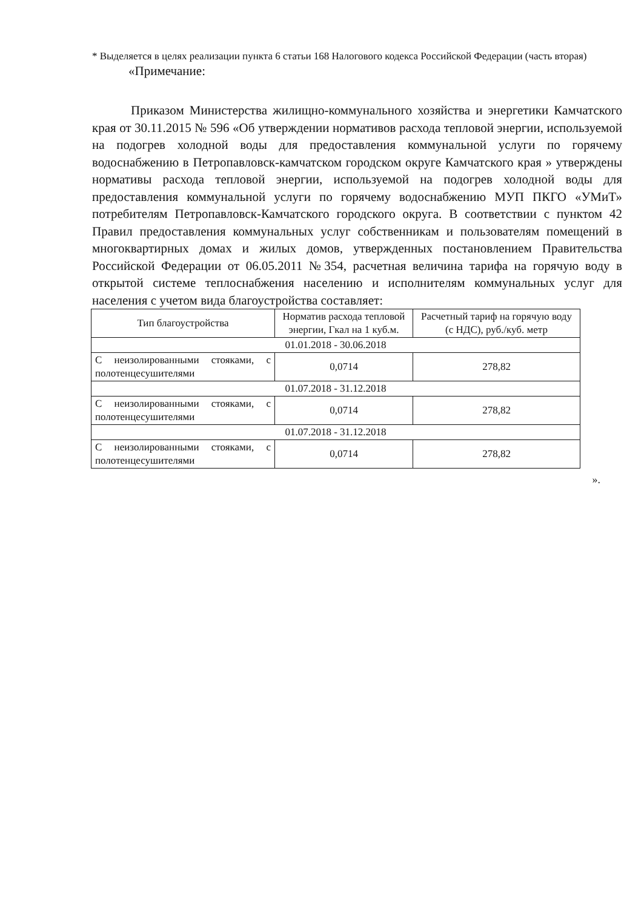* Выделяется в целях реализации пункта 6 статьи 168 Налогового кодекса Российской Федерации (часть вторая)
«Примечание:
Приказом Министерства жилищно-коммунального хозяйства и энергетики Камчатского края от 30.11.2015 № 596 «Об утверждении нормативов расхода тепловой энергии, используемой на подогрев холодной воды для предоставления коммунальной услуги по горячему водоснабжению в Петропавловск-камчатском городском округе Камчатского края » утверждены нормативы расхода тепловой энергии, используемой на подогрев холодной воды для предоставления коммунальной услуги по горячему водоснабжению МУП ПКГО «УМиТ» потребителям Петропавловск-Камчатского городского округа. В соответствии с пунктом 42 Правил предоставления коммунальных услуг собственникам и пользователям помещений в многоквартирных домах и жилых домов, утвержденных постановлением Правительства Российской Федерации от 06.05.2011 №354, расчетная величина тарифа на горячую воду в открытой системе теплоснабжения населению и исполнителям коммунальных услуг для населения с учетом вида благоустройства составляет:
| Тип благоустройства | Норматив расхода тепловой энергии, Гкал на 1 куб.м. | Расчетный тариф на горячую воду (с НДС), руб./куб. метр |
| --- | --- | --- |
| 01.01.2018 - 30.06.2018 | | |
| С неизолированными стояками, с полотенцесушителями | 0,0714 | 278,82 |
| 01.07.2018 - 31.12.2018 | | |
| С неизолированными стояками, с полотенцесушителями | 0,0714 | 278,82 |
| 01.07.2018 - 31.12.2018 | | |
| С неизолированными стояками, с полотенцесушителями | 0,0714 | 278,82 |
».